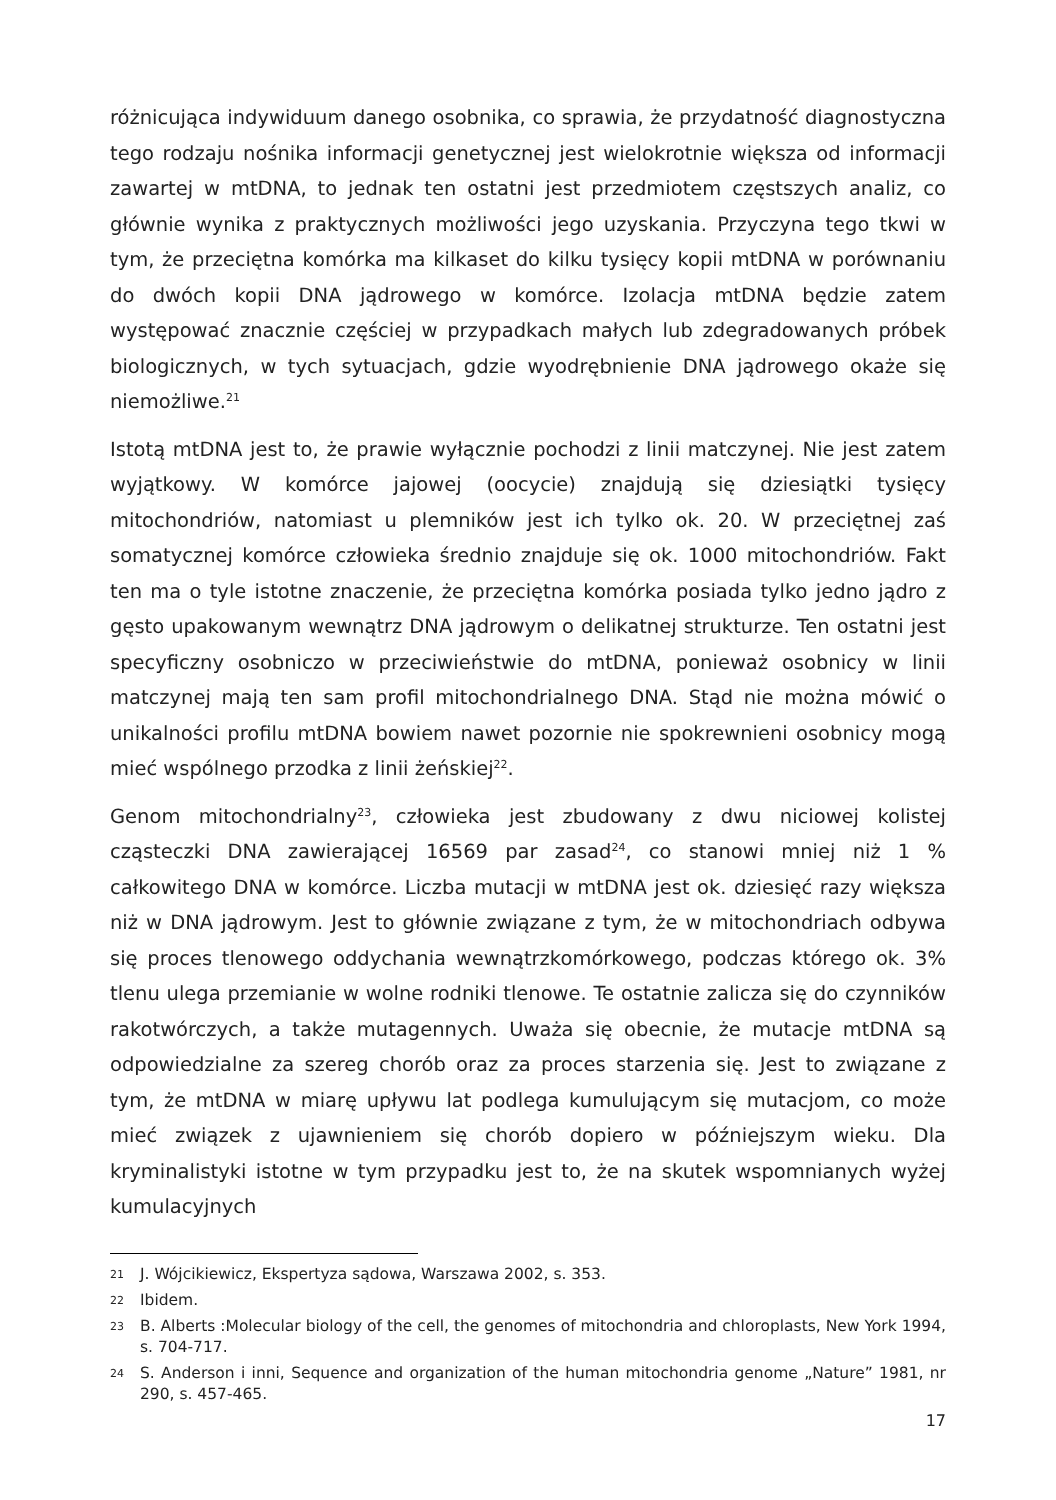różnicująca indywiduum danego osobnika, co sprawia, że przydatność diagnostyczna tego rodzaju nośnika informacji genetycznej jest wielokrotnie większa od informacji zawartej w mtDNA, to jednak ten ostatni jest przedmiotem częstszych analiz, co głównie wynika z praktycznych możliwości jego uzyskania. Przyczyna tego tkwi w tym, że przeciętna komórka ma kilkaset do kilku tysięcy kopii mtDNA w porównaniu do dwóch kopii DNA jądrowego w komórce. Izolacja mtDNA będzie zatem występować znacznie częściej w przypadkach małych lub zdegradowanych próbek biologicznych, w tych sytuacjach, gdzie wyodrębnienie DNA jądrowego okaże się niemożliwe.<sup>21</sup>
Istotą mtDNA jest to, że prawie wyłącznie pochodzi z linii matczynej. Nie jest zatem wyjątkowy. W komórce jajowej (oocycie) znajdują się dziesiątki tysięcy mitochondriów, natomiast u plemników jest ich tylko ok. 20. W przeciętnej zaś somatycznej komórce człowieka średnio znajduje się ok. 1000 mitochondriów. Fakt ten ma o tyle istotne znaczenie, że przeciętna komórka posiada tylko jedno jądro z gęsto upakowanym wewnątrz DNA jądrowym o delikatnej strukturze. Ten ostatni jest specyficzny osobniczo w przeciwieństwie do mtDNA, ponieważ osobnicy w linii matczynej mają ten sam profil mitochondrialnego DNA. Stąd nie można mówić o unikalności profilu mtDNA bowiem nawet pozornie nie spokrewnieni osobnicy mogą mieć wspólnego przodka z linii żeńskiej<sup>22</sup>.
Genom mitochondrialny<sup>23</sup>, człowieka jest zbudowany z dwu niciowej kolistej cząsteczki DNA zawierającej 16569 par zasad<sup>24</sup>, co stanowi mniej niż 1 % całkowitego DNA w komórce. Liczba mutacji w mtDNA jest ok. dziesięć razy większa niż w DNA jądrowym. Jest to głównie związane z tym, że w mitochondriach odbywa się proces tlenowego oddychania wewnątrzkomórkowego, podczas którego ok. 3% tlenu ulega przemianie w wolne rodniki tlenowe. Te ostatnie zalicza się do czynników rakotwórczych, a także mutagennych. Uważa się obecnie, że mutacje mtDNA są odpowiedzialne za szereg chorób oraz za proces starzenia się. Jest to związane z tym, że mtDNA w miarę upływu lat podlega kumulującym się mutacjom, co może mieć związek z ujawnieniem się chorób dopiero w późniejszym wieku. Dla kryminalistyki istotne w tym przypadku jest to, że na skutek wspomnianych wyżej kumulacyjnych
21 J. Wójcikiewicz, Ekspertyza sądowa, Warszawa 2002, s. 353.
22 Ibidem.
23 B. Alberts :Molecular biology of the cell, the genomes of mitochondria and chloroplasts, New York 1994, s. 704-717.
24 S. Anderson i inni, Sequence and organization of the human mitochondria genome „Nature” 1981, nr 290, s. 457-465.
17